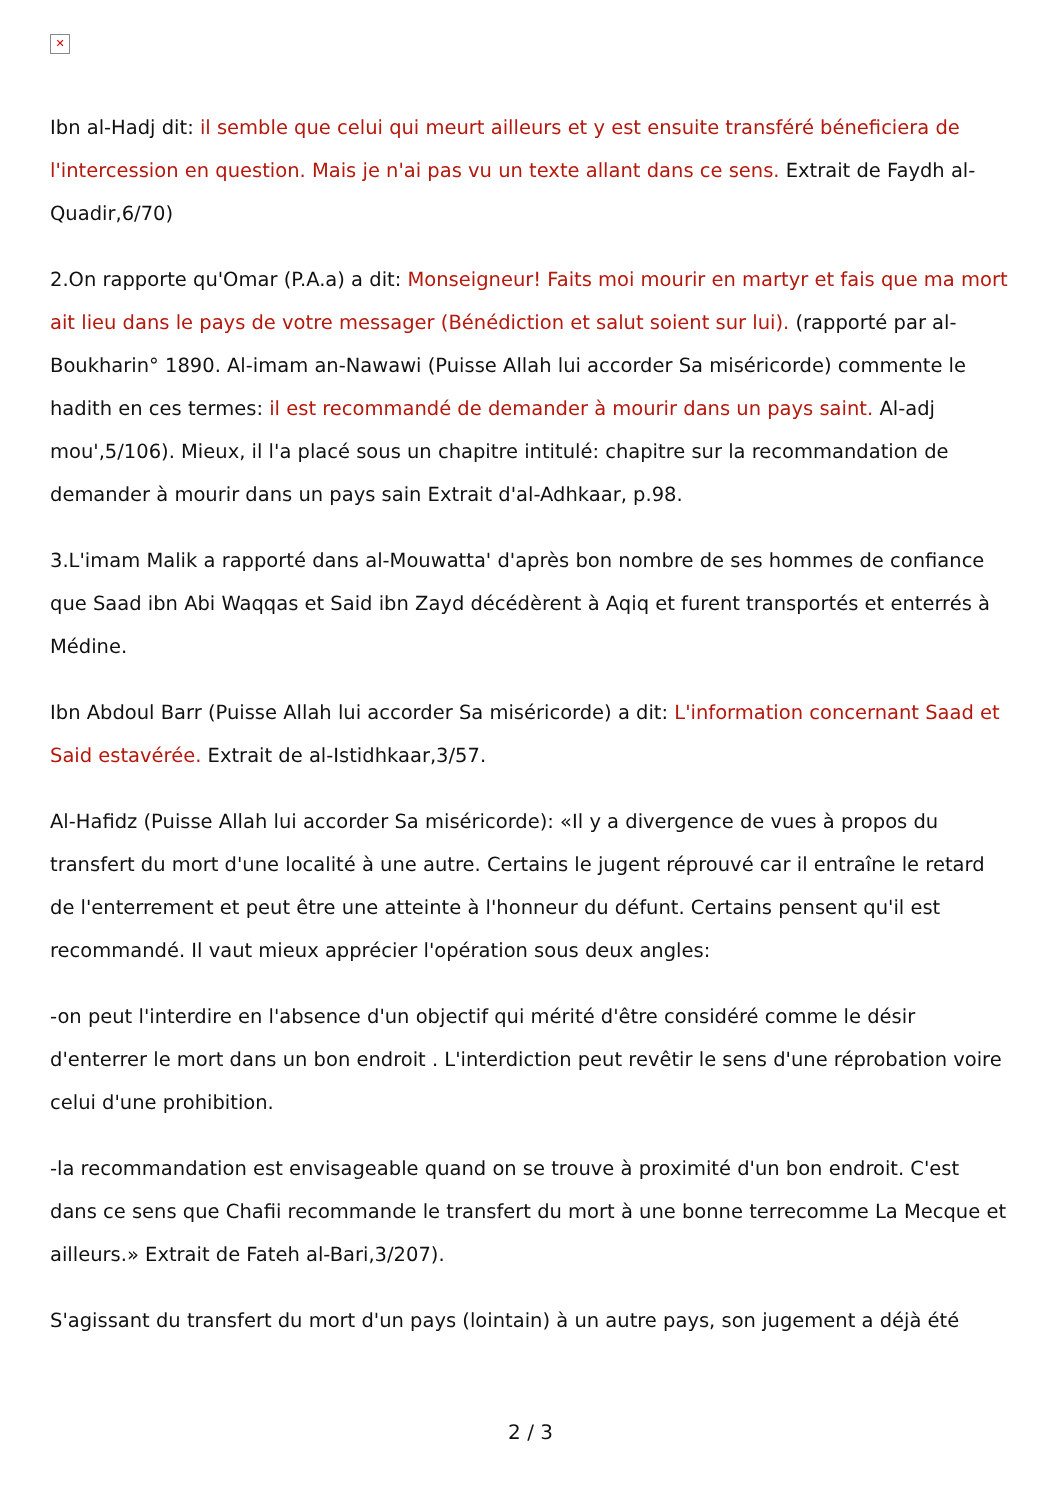✕
Ibn al-Hadj dit: il semble que celui qui meurt ailleurs et y est ensuite transféré béneficiera de l'intercession en question. Mais je n'ai pas vu un texte allant dans ce sens. Extrait de Faydh al-Quadir,6/70)
2.On rapporte qu'Omar (P.A.a) a dit: Monseigneur! Faits moi mourir en martyr et fais que ma mort ait lieu dans le pays de votre messager (Bénédiction et salut soient sur lui). (rapporté par al-Boukharin° 1890. Al-imam an-Nawawi (Puisse Allah lui accorder Sa miséricorde) commente le hadith en ces termes: il est recommandé de demander à mourir dans un pays saint. Al-adj mou',5/106). Mieux, il l'a placé sous un chapitre intitulé: chapitre sur la recommandation de demander à mourir dans un pays sain Extrait d'al-Adhkaar, p.98.
3.L'imam Malik a rapporté dans al-Mouwatta' d'après bon nombre de ses hommes de confiance que Saad ibn Abi Waqqas et Said ibn Zayd décédèrent à Aqiq et furent transportés et enterrés à Médine.
Ibn Abdoul Barr (Puisse Allah lui accorder Sa miséricorde) a dit: L'information concernant Saad et Said estavérée. Extrait de al-Istidhkaar,3/57.
Al-Hafidz (Puisse Allah lui accorder Sa miséricorde): «Il y a divergence de vues à propos du transfert du mort d'une localité à une autre. Certains le jugent réprouvé car il entraîne le retard de l'enterrement et peut être une atteinte à l'honneur du défunt. Certains pensent qu'il est recommandé. Il vaut mieux apprécier l'opération sous deux angles:
-on peut l'interdire en l'absence d'un objectif qui mérité d'être considéré comme le désir d'enterrer le mort dans un bon endroit . L'interdiction peut revêtir le sens d'une réprobation voire celui d'une prohibition.
-la recommandation est envisageable quand on se trouve à proximité d'un bon endroit. C'est dans ce sens que Chafii recommande le transfert du mort à une bonne terrecomme La Mecque et ailleurs.» Extrait de Fateh al-Bari,3/207).
S'agissant du transfert du mort d'un pays (lointain) à un autre pays, son jugement a déjà été
2 / 3